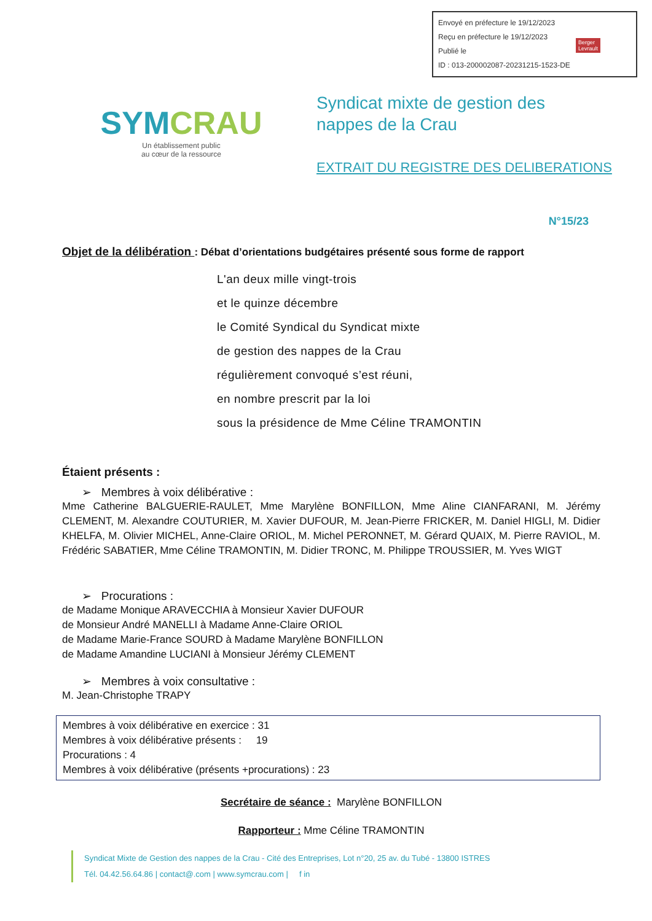Envoyé en préfecture le 19/12/2023
Reçu en préfecture le 19/12/2023
Publié le
ID : 013-200002087-20231215-1523-DE
Berger
Levrault
SYMCRAU
Un établissement public
au cœur de la ressource
Syndicat mixte de gestion des
nappes de la Crau
EXTRAIT DU REGISTRE DES DELIBERATIONS
N°15/23
Objet de la délibération : Débat d’orientations budgétaires présenté sous forme de rapport
L'an deux mille vingt-trois
et le quinze décembre
le Comité Syndical du Syndicat mixte
de gestion des nappes de la Crau
régulièrement convoqué s’est réuni,
en nombre prescrit par la loi
sous la présidence de Mme Céline TRAMONTIN
Étaient présents :
➢ Membres à voix délibérative :
Mme Catherine BALGUERIE-RAULET, Mme Marylène BONFILLON, Mme Aline CIANFARANI, M. Jérémy CLEMENT, M. Alexandre COUTURIER, M. Xavier DUFOUR, M. Jean-Pierre FRICKER, M. Daniel HIGLI, M. Didier KHELFA, M. Olivier MICHEL, Anne-Claire ORIOL, M. Michel PERONNET, M. Gérard QUAIX, M. Pierre RAVIOL, M. Frédéric SABATIER, Mme Céline TRAMONTIN, M. Didier TRONC, M. Philippe TROUSSIER, M. Yves WIGT
➢ Procurations :
de Madame Monique ARAVECCHIA à Monsieur Xavier DUFOUR
de Monsieur André MANELLI à Madame Anne-Claire ORIOL
de Madame Marie-France SOURD à Madame Marylène BONFILLON
de Madame Amandine LUCIANI à Monsieur Jérémy CLEMENT
➢ Membres à voix consultative :
M. Jean-Christophe TRAPY
Membres à voix délibérative en exercice : 31
Membres à voix délibérative présents : 19
Procurations : 4
Membres à voix délibérative (présents +procurations) : 23
Secrétaire de séance : Marylène BONFILLON
Rapporteur : Mme Céline TRAMONTIN
Syndicat Mixte de Gestion des nappes de la Crau - Cité des Entreprises, Lot n°20, 25 av. du Tubé - 13800 ISTRES
Tél. 04.42.56.64.86 | contact@.com | www.symcrau.com | f in